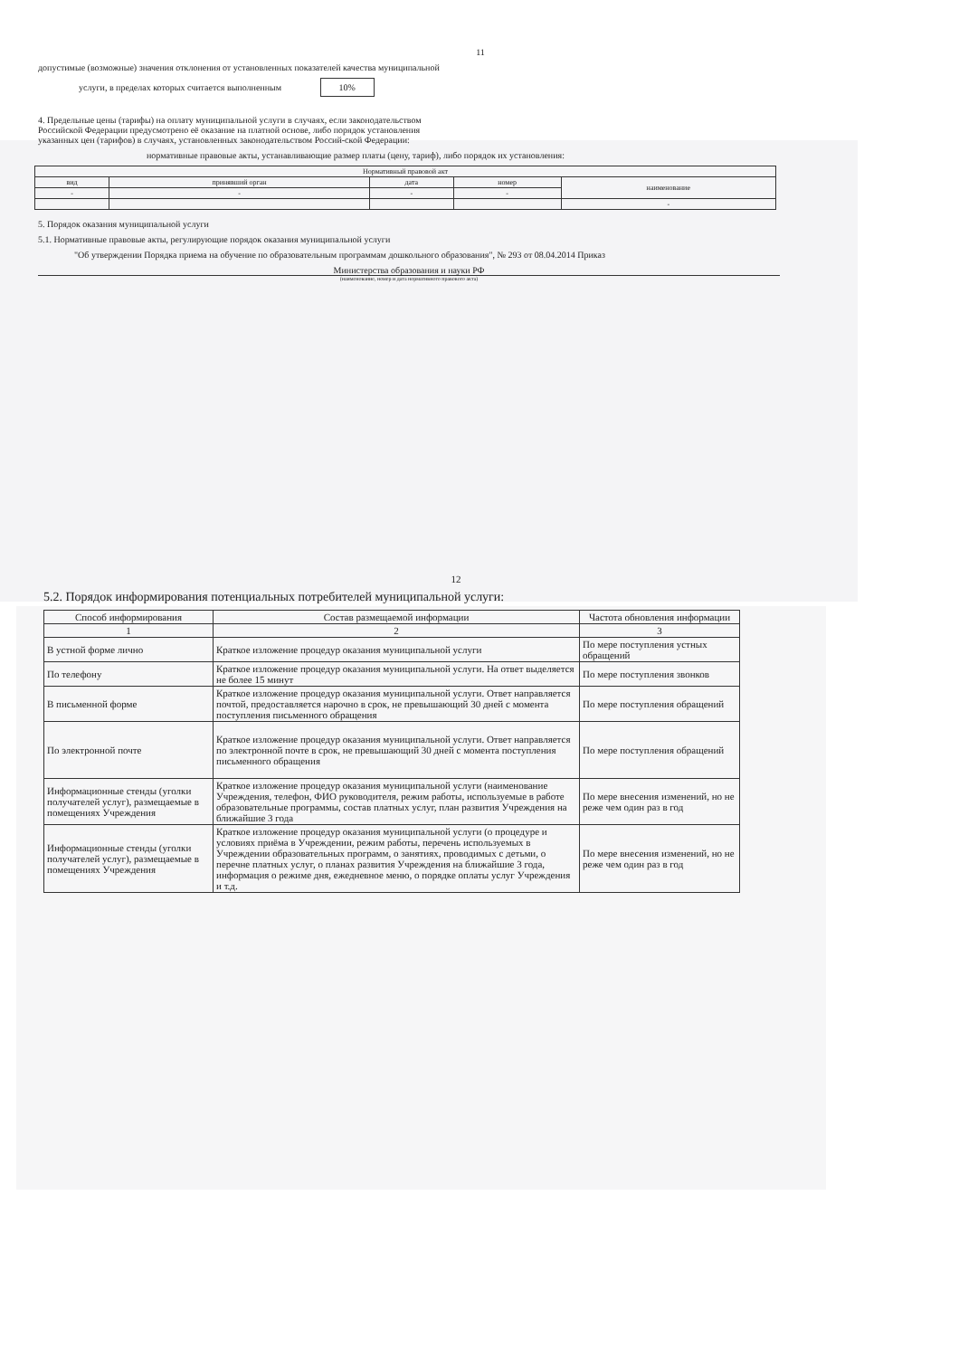11
допустимые (возможные) значения отклонения от установленных показателей качества муниципальной
услуги, в пределах которых считается выполненным 10%
4. Предельные цены (тарифы) на оплату муниципальной услуги в случаях, если законодательством
Российской Федерации предусмотрено её оказание на платной основе, либо порядок установления
указанных цен (тарифов) в случаях, установленных законодательством Россий-ской Федерации:
нормативные правовые акты, устанавливающие размер платы (цену, тариф), либо порядок их установления:
| Нормативный правовой акт | | | | |
| --- | --- | --- | --- | --- |
| вид | принявший орган | дата | номер | наименование |
| - | - | - | - | |
| | | | | - |
5. Порядок оказания муниципальной услуги
5.1. Нормативные правовые акты, регулирующие порядок оказания муниципальной услуги
"Об утверждении Порядка приема на обучение по образовательным программам дошкольного образования", № 293 от 08.04.2014 Приказ
Министерства образования и науки РФ
(наименование, номер и дата нормативного правового акта)
12
5.2. Порядок информирования потенциальных потребителей муниципальной услуги:
| Способ информирования | Состав размещаемой информации | Частота обновления информации |
| --- | --- | --- |
| 1 | 2 | 3 |
| В устной форме лично | Краткое изложение процедур оказания муниципальной услуги | По мере поступления устных обращений |
| По телефону | Краткое изложение процедур оказания муниципальной услуги. На ответ выделяется не более 15 минут | По мере поступления звонков |
| В письменной форме | Краткое изложение процедур оказания муниципальной услуги. Ответ направляется почтой, предоставляется нарочно в срок, не превышающий 30 дней с момента поступления письменного обращения | По мере поступления обращений |
| По электронной почте | Краткое изложение процедур оказания муниципальной услуги. Ответ направляется по электронной почте в срок, не превышающий 30 дней с момента поступления письменного обращения | По мере поступления обращений |
| Информационные стенды (уголки получателей услуг), размещаемые в помещениях Учреждения | Краткое изложение процедур оказания муниципальной услуги (наименование Учреждения, телефон, ФИО руководителя, режим работы, используемые в работе образовательные программы, состав платных услуг, план развития Учреждения на ближайшие 3 года | По мере внесения изменений, но не реже чем один раз в год |
| Информационные стенды (уголки получателей услуг), размещаемые в помещениях Учреждения | Краткое изложение процедур оказания муниципальной услуги (о процедуре и условиях приёма в Учреждении, режим работы, перечень используемых в Учреждении образовательных программ, о занятиях, проводимых с детьми, о перечне платных услуг, о планах развития Учреждения на ближайшие 3 года, информация о режиме дня, ежедневное меню, о порядке оплаты услуг Учреждения и т.д. | По мере внесения изменений, но не реже чем один раз в год |